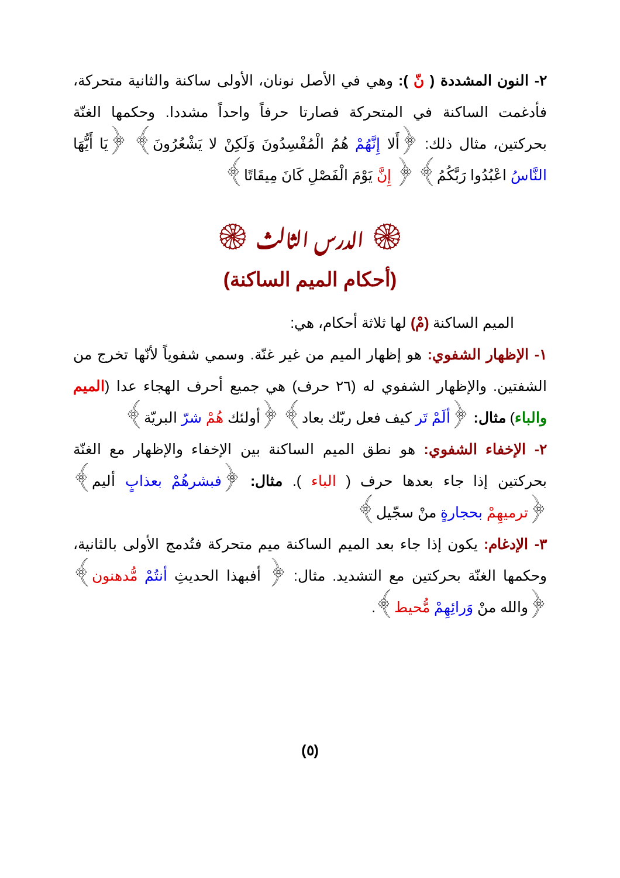٢- النون المشددة ( نّ ): وهي في الأصل نونان، الأولى ساكنة والثانية متحركة، فأدغمت الساكنة في المتحركة فصارتا حرفاً واحداً مشددا. وحكمها الغنّة بحركتين، مثال ذلك: ﴿أَلا إِنَّهُمْ هُمُ الْمُفْسِدُونَ وَلَكِنْ لا يَشْعُرُونَ﴾ ﴿يَا أَيُّهَا النَّاسُ اعْبُدُوا رَبَّكُمُ﴾ ﴿ إِنَّ يَوْمَ الْفَصْلِ كَانَ مِيقَاتًا﴾
۞ الدرس الثالث ۞
(أحكام الميم الساكنة)
الميم الساكنة (مْ) لها ثلاثة أحكام، هي:
١- الإظهار الشفوي: هو إظهار الميم من غير غنّة. وسمي شفوياً لأنّها تخرج من الشفتين. والإظهار الشفوي له (٢٦ حرف) هي جميع أحرف الهجاء عدا (الميم والباء) مثال: ﴿ألَمْ تَر كيف فعل ربّك بعاد﴾ ﴿أولئك هُمْ شرّ البريّة﴾
٢- الإخفاء الشفوي: هو نطق الميم الساكنة بين الإخفاء والإظهار مع الغنّة بحركتين إذا جاء بعدها حرف ( الباء ). مثال: ﴿فبشرهُمْ بعذابٍ أليم﴾ ﴿ترميهِمْ بحجارةٍ منْ سجّيل﴾
٣- الإدغام: يكون إذا جاء بعد الميم الساكنة ميم متحركة فتُدمج الأولى بالثانية، وحكمها الغنّة بحركتين مع التشديد. مثال: ﴿ أفبهذا الحديثِ أنتُمْ مُّدهنون﴾ ﴿والله منْ وَرائِهِمْ مُّحيط﴾.
(٥)